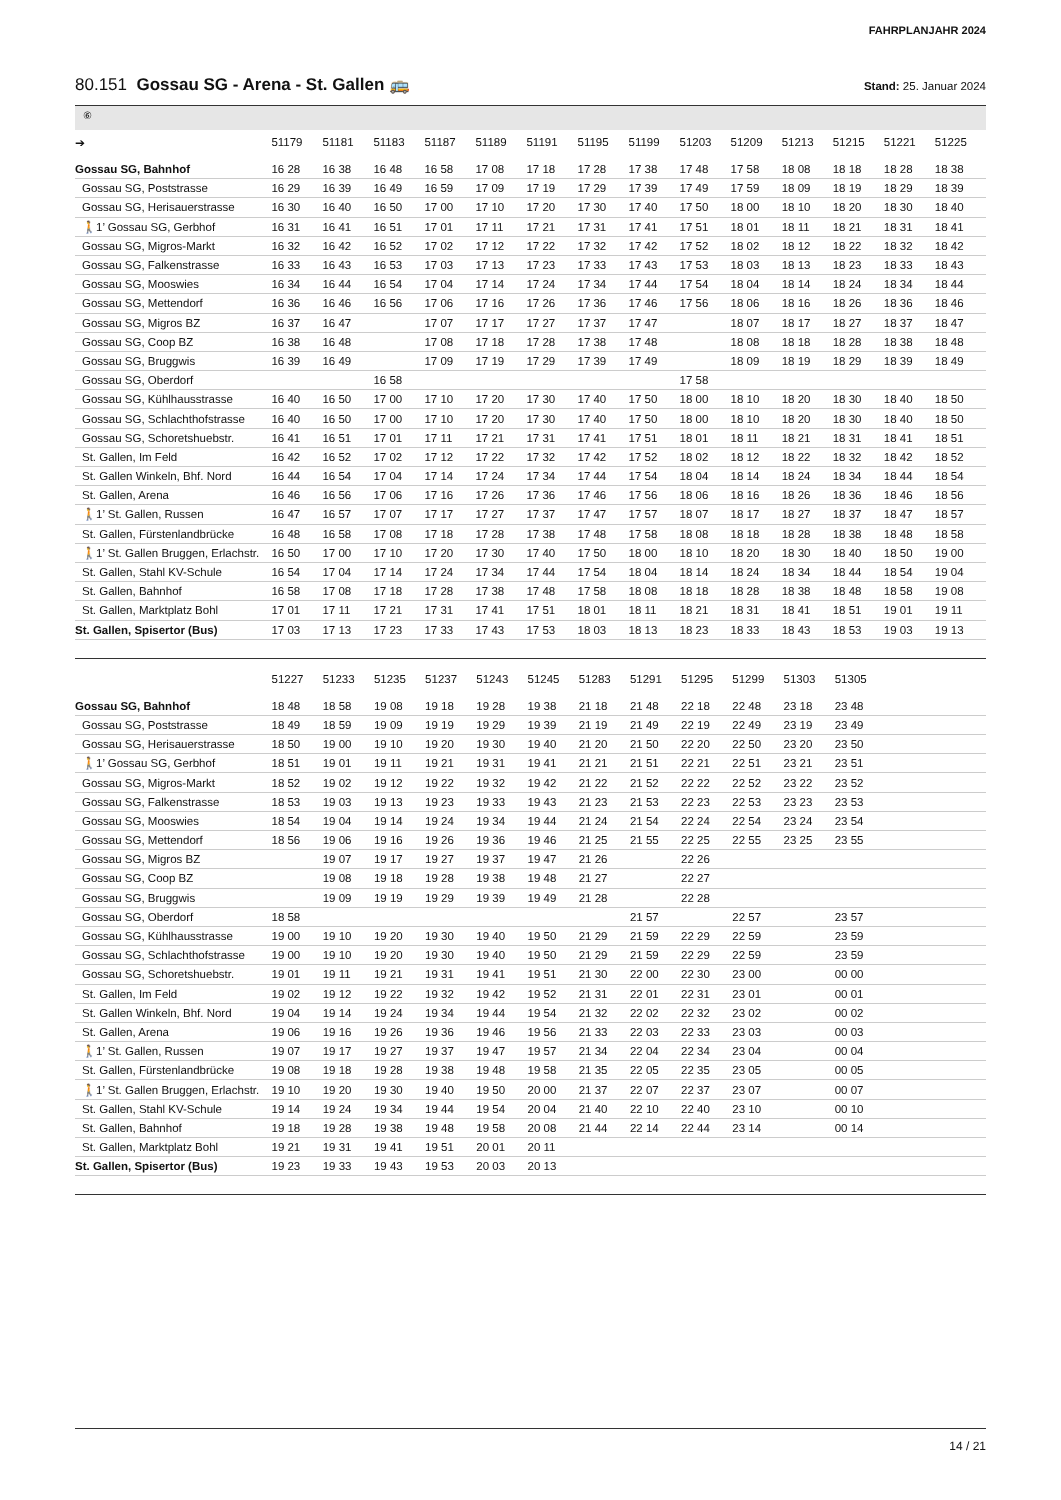FAHRPLANJAHR 2024
80.151 Gossau SG - Arena - St. Gallen 🚌
Stand: 25. Januar 2024
⑥
| ➔ | 51179 | 51181 | 51183 | 51187 | 51189 | 51191 | 51195 | 51199 | 51203 | 51209 | 51213 | 51215 | 51221 | 51225 |
| --- | --- | --- | --- | --- | --- | --- | --- | --- | --- | --- | --- | --- | --- | --- |
| Gossau SG, Bahnhof | 16 28 | 16 38 | 16 48 | 16 58 | 17 08 | 17 18 | 17 28 | 17 38 | 17 48 | 17 58 | 18 08 | 18 18 | 18 28 | 18 38 |
| Gossau SG, Poststrasse | 16 29 | 16 39 | 16 49 | 16 59 | 17 09 | 17 19 | 17 29 | 17 39 | 17 49 | 17 59 | 18 09 | 18 19 | 18 29 | 18 39 |
| Gossau SG, Herisauerstrasse | 16 30 | 16 40 | 16 50 | 17 00 | 17 10 | 17 20 | 17 30 | 17 40 | 17 50 | 18 00 | 18 10 | 18 20 | 18 30 | 18 40 |
| 🚶1’ Gossau SG, Gerbhof | 16 31 | 16 41 | 16 51 | 17 01 | 17 11 | 17 21 | 17 31 | 17 41 | 17 51 | 18 01 | 18 11 | 18 21 | 18 31 | 18 41 |
| Gossau SG, Migros-Markt | 16 32 | 16 42 | 16 52 | 17 02 | 17 12 | 17 22 | 17 32 | 17 42 | 17 52 | 18 02 | 18 12 | 18 22 | 18 32 | 18 42 |
| Gossau SG, Falkenstrasse | 16 33 | 16 43 | 16 53 | 17 03 | 17 13 | 17 23 | 17 33 | 17 43 | 17 53 | 18 03 | 18 13 | 18 23 | 18 33 | 18 43 |
| Gossau SG, Mooswies | 16 34 | 16 44 | 16 54 | 17 04 | 17 14 | 17 24 | 17 34 | 17 44 | 17 54 | 18 04 | 18 14 | 18 24 | 18 34 | 18 44 |
| Gossau SG, Mettendorf | 16 36 | 16 46 | 16 56 | 17 06 | 17 16 | 17 26 | 17 36 | 17 46 | 17 56 | 18 06 | 18 16 | 18 26 | 18 36 | 18 46 |
| Gossau SG, Migros BZ | 16 37 | 16 47 | | 17 07 | 17 17 | 17 27 | 17 37 | 17 47 | | 18 07 | 18 17 | 18 27 | 18 37 | 18 47 |
| Gossau SG, Coop BZ | 16 38 | 16 48 | | 17 08 | 17 18 | 17 28 | 17 38 | 17 48 | | 18 08 | 18 18 | 18 28 | 18 38 | 18 48 |
| Gossau SG, Bruggwis | 16 39 | 16 49 | | 17 09 | 17 19 | 17 29 | 17 39 | 17 49 | | 18 09 | 18 19 | 18 29 | 18 39 | 18 49 |
| Gossau SG, Oberdorf | | | 16 58 | | | | | | 17 58 | | | | | |
| Gossau SG, Kühlhausstrasse | 16 40 | 16 50 | 17 00 | 17 10 | 17 20 | 17 30 | 17 40 | 17 50 | 18 00 | 18 10 | 18 20 | 18 30 | 18 40 | 18 50 |
| Gossau SG, Schlachthofstrasse | 16 40 | 16 50 | 17 00 | 17 10 | 17 20 | 17 30 | 17 40 | 17 50 | 18 00 | 18 10 | 18 20 | 18 30 | 18 40 | 18 50 |
| Gossau SG, Schoretshuebstr. | 16 41 | 16 51 | 17 01 | 17 11 | 17 21 | 17 31 | 17 41 | 17 51 | 18 01 | 18 11 | 18 21 | 18 31 | 18 41 | 18 51 |
| St. Gallen, Im Feld | 16 42 | 16 52 | 17 02 | 17 12 | 17 22 | 17 32 | 17 42 | 17 52 | 18 02 | 18 12 | 18 22 | 18 32 | 18 42 | 18 52 |
| St. Gallen Winkeln, Bhf. Nord | 16 44 | 16 54 | 17 04 | 17 14 | 17 24 | 17 34 | 17 44 | 17 54 | 18 04 | 18 14 | 18 24 | 18 34 | 18 44 | 18 54 |
| St. Gallen, Arena | 16 46 | 16 56 | 17 06 | 17 16 | 17 26 | 17 36 | 17 46 | 17 56 | 18 06 | 18 16 | 18 26 | 18 36 | 18 46 | 18 56 |
| 🚶1’ St. Gallen, Russen | 16 47 | 16 57 | 17 07 | 17 17 | 17 27 | 17 37 | 17 47 | 17 57 | 18 07 | 18 17 | 18 27 | 18 37 | 18 47 | 18 57 |
| St. Gallen, Fürstenlandbrücke | 16 48 | 16 58 | 17 08 | 17 18 | 17 28 | 17 38 | 17 48 | 17 58 | 18 08 | 18 18 | 18 28 | 18 38 | 18 48 | 18 58 |
| 🚶1’ St. Gallen Bruggen, Erlachstr. | 16 50 | 17 00 | 17 10 | 17 20 | 17 30 | 17 40 | 17 50 | 18 00 | 18 10 | 18 20 | 18 30 | 18 40 | 18 50 | 19 00 |
| St. Gallen, Stahl KV-Schule | 16 54 | 17 04 | 17 14 | 17 24 | 17 34 | 17 44 | 17 54 | 18 04 | 18 14 | 18 24 | 18 34 | 18 44 | 18 54 | 19 04 |
| St. Gallen, Bahnhof | 16 58 | 17 08 | 17 18 | 17 28 | 17 38 | 17 48 | 17 58 | 18 08 | 18 18 | 18 28 | 18 38 | 18 48 | 18 58 | 19 08 |
| St. Gallen, Marktplatz Bohl | 17 01 | 17 11 | 17 21 | 17 31 | 17 41 | 17 51 | 18 01 | 18 11 | 18 21 | 18 31 | 18 41 | 18 51 | 19 01 | 19 11 |
| St. Gallen, Spisertor (Bus) | 17 03 | 17 13 | 17 23 | 17 33 | 17 43 | 17 53 | 18 03 | 18 13 | 18 23 | 18 33 | 18 43 | 18 53 | 19 03 | 19 13 |
| | 51227 | 51233 | 51235 | 51237 | 51243 | 51245 | 51283 | 51291 | 51295 | 51299 | 51303 | 51305 | | |
| --- | --- | --- | --- | --- | --- | --- | --- | --- | --- | --- | --- | --- | --- | --- |
| Gossau SG, Bahnhof | 18 48 | 18 58 | 19 08 | 19 18 | 19 28 | 19 38 | 21 18 | 21 48 | 22 18 | 22 48 | 23 18 | 23 48 | | |
| Gossau SG, Poststrasse | 18 49 | 18 59 | 19 09 | 19 19 | 19 29 | 19 39 | 21 19 | 21 49 | 22 19 | 22 49 | 23 19 | 23 49 | | |
| Gossau SG, Herisauerstrasse | 18 50 | 19 00 | 19 10 | 19 20 | 19 30 | 19 40 | 21 20 | 21 50 | 22 20 | 22 50 | 23 20 | 23 50 | | |
| 🚶1’ Gossau SG, Gerbhof | 18 51 | 19 01 | 19 11 | 19 21 | 19 31 | 19 41 | 21 21 | 21 51 | 22 21 | 22 51 | 23 21 | 23 51 | | |
| Gossau SG, Migros-Markt | 18 52 | 19 02 | 19 12 | 19 22 | 19 32 | 19 42 | 21 22 | 21 52 | 22 22 | 22 52 | 23 22 | 23 52 | | |
| Gossau SG, Falkenstrasse | 18 53 | 19 03 | 19 13 | 19 23 | 19 33 | 19 43 | 21 23 | 21 53 | 22 23 | 22 53 | 23 23 | 23 53 | | |
| Gossau SG, Mooswies | 18 54 | 19 04 | 19 14 | 19 24 | 19 34 | 19 44 | 21 24 | 21 54 | 22 24 | 22 54 | 23 24 | 23 54 | | |
| Gossau SG, Mettendorf | 18 56 | 19 06 | 19 16 | 19 26 | 19 36 | 19 46 | 21 25 | 21 55 | 22 25 | 22 55 | 23 25 | 23 55 | | |
| Gossau SG, Migros BZ | | 19 07 | 19 17 | 19 27 | 19 37 | 19 47 | 21 26 | | 22 26 | | | | | |
| Gossau SG, Coop BZ | | 19 08 | 19 18 | 19 28 | 19 38 | 19 48 | 21 27 | | 22 27 | | | | | |
| Gossau SG, Bruggwis | | 19 09 | 19 19 | 19 29 | 19 39 | 19 49 | 21 28 | | 22 28 | | | | | |
| Gossau SG, Oberdorf | 18 58 | | | | | | | 21 57 | | 22 57 | | 23 57 | | |
| Gossau SG, Kühlhausstrasse | 19 00 | 19 10 | 19 20 | 19 30 | 19 40 | 19 50 | 21 29 | 21 59 | 22 29 | 22 59 | | 23 59 | | |
| Gossau SG, Schlachthofstrasse | 19 00 | 19 10 | 19 20 | 19 30 | 19 40 | 19 50 | 21 29 | 21 59 | 22 29 | 22 59 | | 23 59 | | |
| Gossau SG, Schoretshuebstr. | 19 01 | 19 11 | 19 21 | 19 31 | 19 41 | 19 51 | 21 30 | 22 00 | 22 30 | 23 00 | | 00 00 | | |
| St. Gallen, Im Feld | 19 02 | 19 12 | 19 22 | 19 32 | 19 42 | 19 52 | 21 31 | 22 01 | 22 31 | 23 01 | | 00 01 | | |
| St. Gallen Winkeln, Bhf. Nord | 19 04 | 19 14 | 19 24 | 19 34 | 19 44 | 19 54 | 21 32 | 22 02 | 22 32 | 23 02 | | 00 02 | | |
| St. Gallen, Arena | 19 06 | 19 16 | 19 26 | 19 36 | 19 46 | 19 56 | 21 33 | 22 03 | 22 33 | 23 03 | | 00 03 | | |
| 🚶1’ St. Gallen, Russen | 19 07 | 19 17 | 19 27 | 19 37 | 19 47 | 19 57 | 21 34 | 22 04 | 22 34 | 23 04 | | 00 04 | | |
| St. Gallen, Fürstenlandbrücke | 19 08 | 19 18 | 19 28 | 19 38 | 19 48 | 19 58 | 21 35 | 22 05 | 22 35 | 23 05 | | 00 05 | | |
| 🚶1’ St. Gallen Bruggen, Erlachstr. | 19 10 | 19 20 | 19 30 | 19 40 | 19 50 | 20 00 | 21 37 | 22 07 | 22 37 | 23 07 | | 00 07 | | |
| St. Gallen, Stahl KV-Schule | 19 14 | 19 24 | 19 34 | 19 44 | 19 54 | 20 04 | 21 40 | 22 10 | 22 40 | 23 10 | | 00 10 | | |
| St. Gallen, Bahnhof | 19 18 | 19 28 | 19 38 | 19 48 | 19 58 | 20 08 | 21 44 | 22 14 | 22 44 | 23 14 | | 00 14 | | |
| St. Gallen, Marktplatz Bohl | 19 21 | 19 31 | 19 41 | 19 51 | 20 01 | 20 11 | | | | | | | | |
| St. Gallen, Spisertor (Bus) | 19 23 | 19 33 | 19 43 | 19 53 | 20 03 | 20 13 | | | | | | | | |
14 / 21